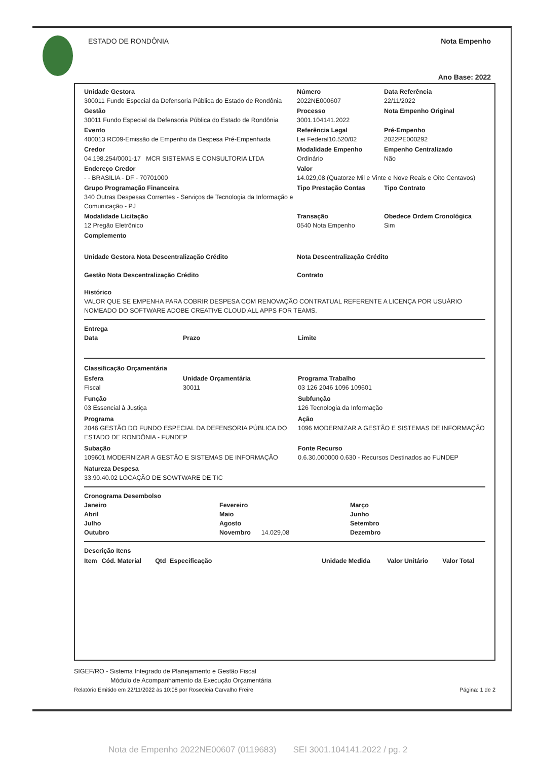ESTADO DE RONDÔNIA Nota Empenho
Ano Base: 2022
Unidade Gestora
300011 Fundo Especial da Defensoria Pública do Estado de Rondônia
Número
2022NE000607
Data Referência
22/11/2022
Gestão
30011 Fundo Especial da Defensoria Pública do Estado de Rondônia
Processo
3001.104141.2022
Nota Empenho Original
Evento
400013 RC09-Emissão de Empenho da Despesa Pré-Empenhada
Referência Legal
Lei Federal10.520/02
Pré-Empenho
2022PE000292
Credor
04.198.254/0001-17 MCR SISTEMAS E CONSULTORIA LTDA
Modalidade Empenho
Ordinário
Empenho Centralizado
Não
Endereço Credor
- - BRASILIA - DF - 70701000
Valor
14.029,08 (Quatorze Mil e Vinte e Nove Reais e Oito Centavos)
Grupo Programação Financeira
340 Outras Despesas Correntes - Serviços de Tecnologia da Informação e Comunicação - PJ
Tipo Prestação Contas
Tipo Contrato
Modalidade Licitação
12 Pregão Eletrônico
Transação
0540 Nota Empenho
Obedece Ordem Cronológica
Sim
Complemento
Unidade Gestora Nota Descentralização Crédito
Nota Descentralização Crédito
Gestão Nota Descentralização Crédito
Contrato
Histórico
VALOR QUE SE EMPENHA PARA COBRIR DESPESA COM RENOVAÇÃO CONTRATUAL REFERENTE A LICENÇA POR USUÁRIO NOMEADO DO SOFTWARE ADOBE CREATIVE CLOUD ALL APPS FOR TEAMS.
Entrega
Data Prazo Limite
Classificação Orçamentária
Esfera
Fiscal
Unidade Orçamentária
30011
Programa Trabalho
03 126 2046 1096 109601
Função
03 Essencial à Justiça
Subfunção
126 Tecnologia da Informação
Programa
2046 GESTÃO DO FUNDO ESPECIAL DA DEFENSORIA PÚBLICA DO ESTADO DE RONDÔNIA - FUNDEP
Ação
1096 MODERNIZAR A GESTÃO E SISTEMAS DE INFORMAÇÃO
Subação
109601 MODERNIZAR A GESTÃO E SISTEMAS DE INFORMAÇÃO
Fonte Recurso
0.6.30.000000 0.630 - Recursos Destinados ao FUNDEP
Natureza Despesa
33.90.40.02 LOCAÇÃO DE SOWTWARE DE TIC
Cronograma Desembolso
Janeiro Fevereiro Março Abril Maio Junho Julho Agosto Setembro Outubro
Novembro 14.029,08
Dezembro
Descrição Itens
| Item | Cód. Material | Qtd | Especificação | Unidade Medida | Valor Unitário | Valor Total |
| --- | --- | --- | --- | --- | --- | --- |
SIGEF/RO - Sistema Integrado de Planejamento e Gestão Fiscal
Módulo de Acompanhamento da Execução Orçamentária
Relatório Emitido em 22/11/2022 às 10:08 por Rosecleia Carvalho Freire Página: 1 de 2
Nota de Empenho 2022NE00607 (0119683) SEI 3001.104141.2022 / pg. 2